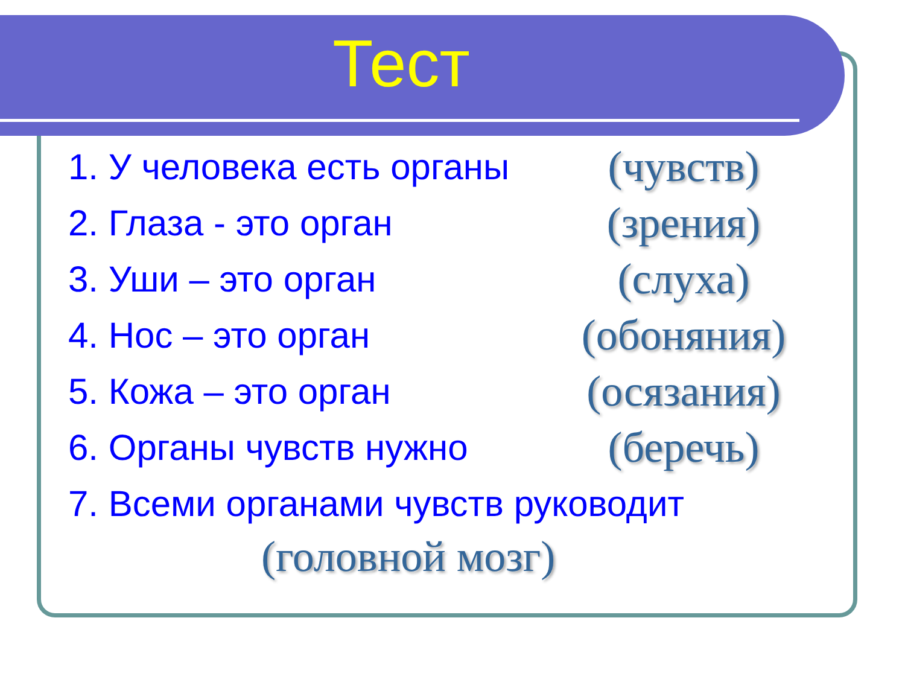Тест
1. У человека есть органы
(чувств)
2. Глаза - это орган
(зрения)
3. Уши – это орган
(слуха)
4. Нос – это орган
(обоняния)
5. Кожа – это орган
(осязания)
6. Органы чувств нужно
(беречь)
7. Всеми органами чувств руководит
(головной мозг)